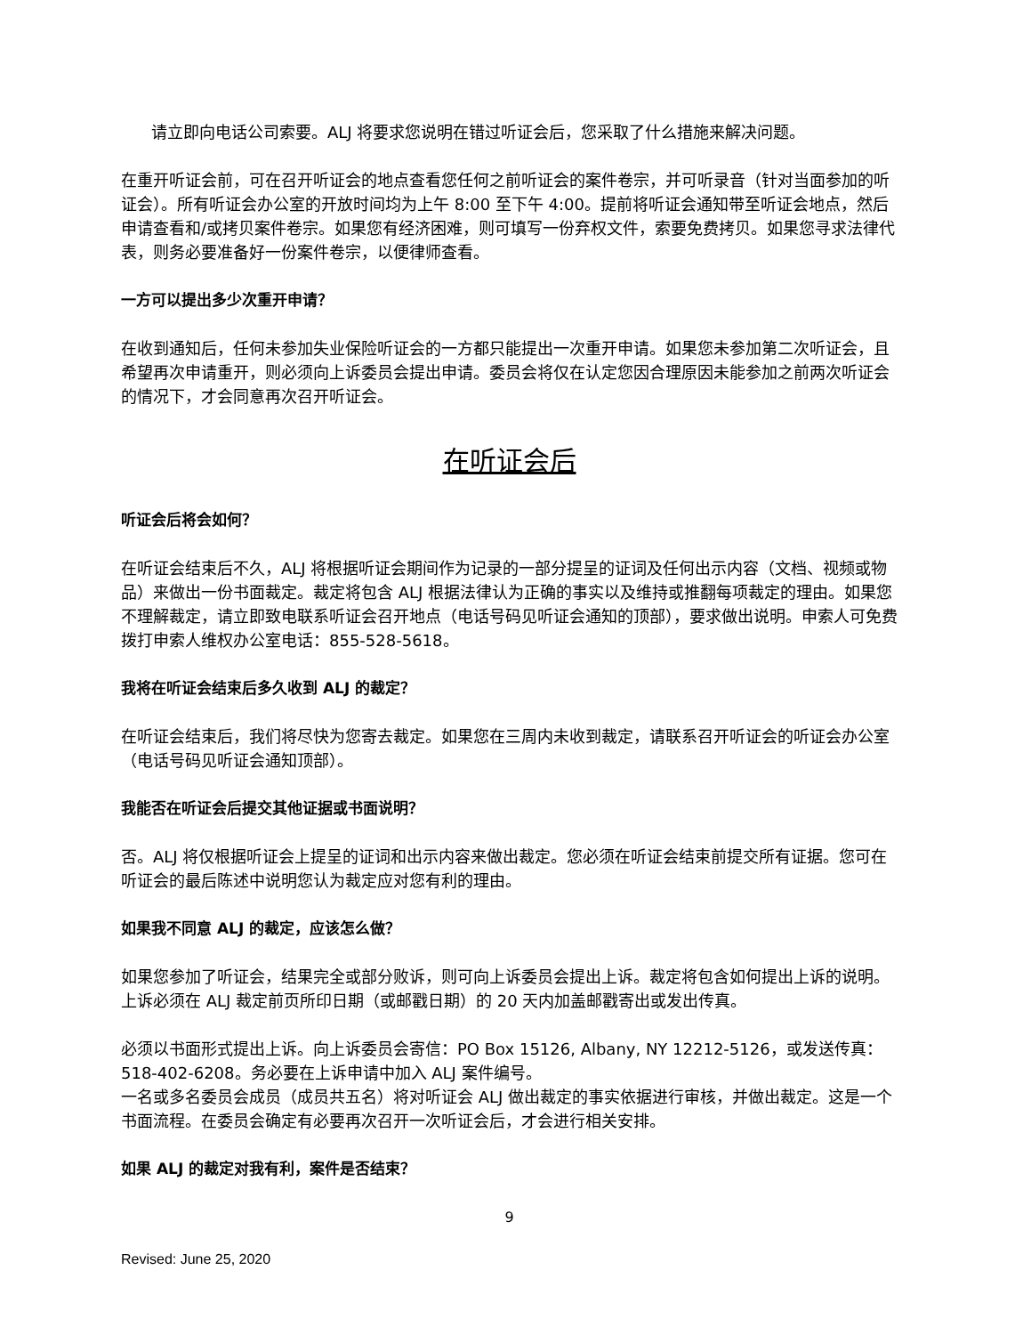请立即向电话公司索要。ALJ 将要求您说明在错过听证会后，您采取了什么措施来解决问题。
在重开听证会前，可在召开听证会的地点查看您任何之前听证会的案件卷宗，并可听录音（针对当面参加的听证会）。所有听证会办公室的开放时间均为上午 8:00 至下午 4:00。提前将听证会通知带至听证会地点，然后申请查看和/或拷贝案件卷宗。如果您有经济困难，则可填写一份弃权文件，索要免费拷贝。如果您寻求法律代表，则务必要准备好一份案件卷宗，以便律师查看。
一方可以提出多少次重开申请？
在收到通知后，任何未参加失业保险听证会的一方都只能提出一次重开申请。如果您未参加第二次听证会，且希望再次申请重开，则必须向上诉委员会提出申请。委员会将仅在认定您因合理原因未能参加之前两次听证会的情况下，才会同意再次召开听证会。
在听证会后
听证会后将会如何？
在听证会结束后不久，ALJ 将根据听证会期间作为记录的一部分提呈的证词及任何出示内容（文档、视频或物品）来做出一份书面裁定。裁定将包含 ALJ 根据法律认为正确的事实以及维持或推翻每项裁定的理由。如果您不理解裁定，请立即致电联系听证会召开地点（电话号码见听证会通知的顶部），要求做出说明。申索人可免费拨打申索人维权办公室电话：855-528-5618。
我将在听证会结束后多久收到 ALJ 的裁定？
在听证会结束后，我们将尽快为您寄去裁定。如果您在三周内未收到裁定，请联系召开听证会的听证会办公室（电话号码见听证会通知顶部）。
我能否在听证会后提交其他证据或书面说明？
否。ALJ 将仅根据听证会上提呈的证词和出示内容来做出裁定。您必须在听证会结束前提交所有证据。您可在听证会的最后陈述中说明您认为裁定应对您有利的理由。
如果我不同意 ALJ 的裁定，应该怎么做？
如果您参加了听证会，结果完全或部分败诉，则可向上诉委员会提出上诉。裁定将包含如何提出上诉的说明。上诉必须在 ALJ 裁定前页所印日期（或邮戳日期）的 20 天内加盖邮戳寄出或发出传真。
必须以书面形式提出上诉。向上诉委员会寄信：PO Box 15126, Albany, NY 12212-5126，或发送传真：518-402-6208。务必要在上诉申请中加入 ALJ 案件编号。
一名或多名委员会成员（成员共五名）将对听证会 ALJ 做出裁定的事实依据进行审核，并做出裁定。这是一个书面流程。在委员会确定有必要再次召开一次听证会后，才会进行相关安排。
如果 ALJ 的裁定对我有利，案件是否结束？
9
Revised: June 25, 2020